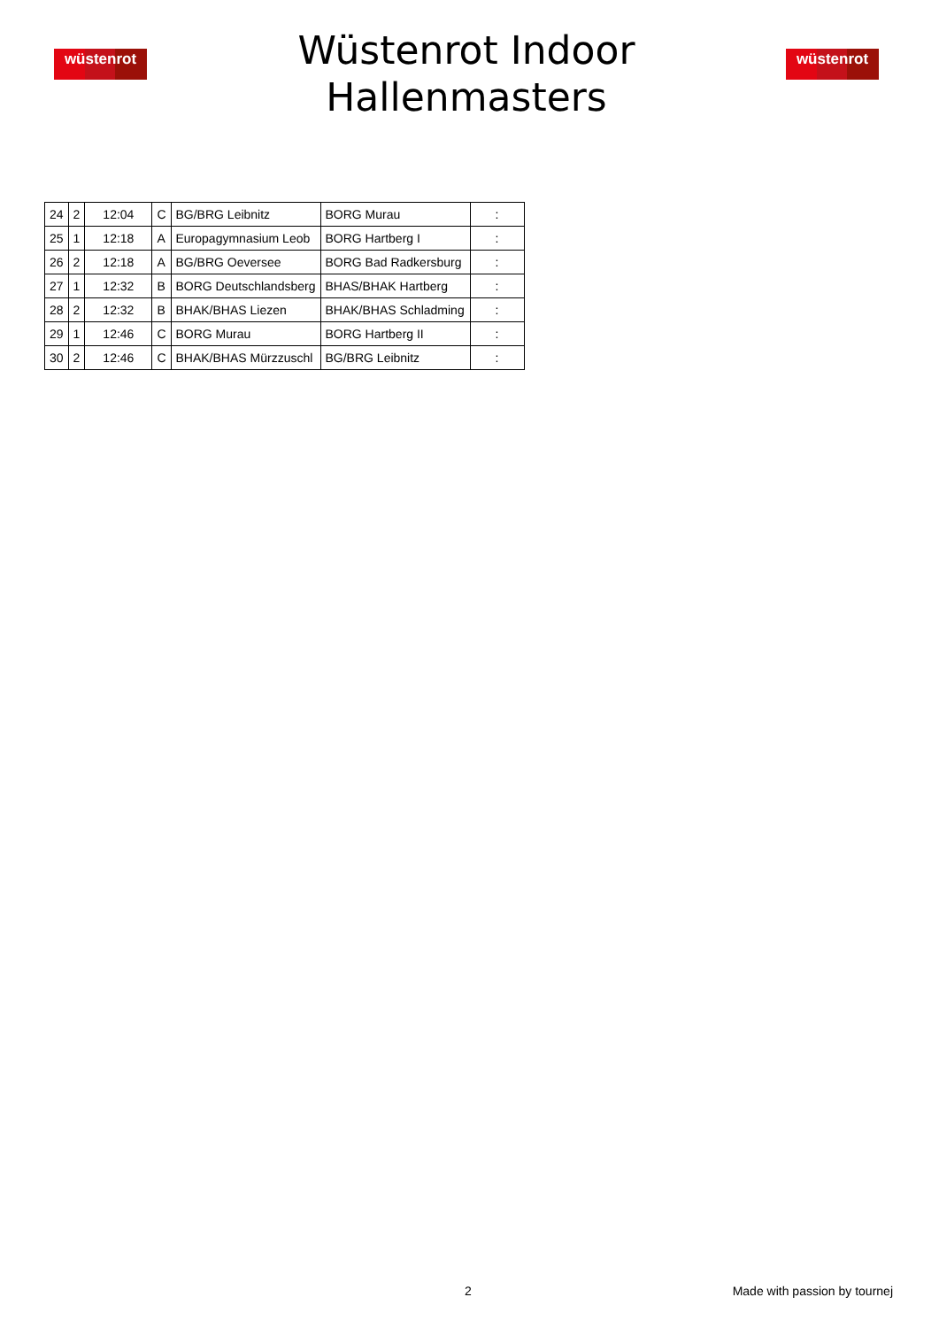wüstenrot
Wüstenrot Indoor
Hallenmasters
wüstenrot
| 24 | 2 | 12:04 | C | BG/BRG Leibnitz | BORG Murau | : |
| 25 | 1 | 12:18 | A | Europagymnasium Leob | BORG Hartberg I | : |
| 26 | 2 | 12:18 | A | BG/BRG Oeversee | BORG Bad Radkersburg | : |
| 27 | 1 | 12:32 | B | BORG Deutschlandsberg | BHAS/BHAK Hartberg | : |
| 28 | 2 | 12:32 | B | BHAK/BHAS Liezen | BHAK/BHAS Schladming | : |
| 29 | 1 | 12:46 | C | BORG Murau | BORG Hartberg II | : |
| 30 | 2 | 12:46 | C | BHAK/BHAS Mürzzuschl | BG/BRG Leibnitz | : |
2 Made with passion by tournej